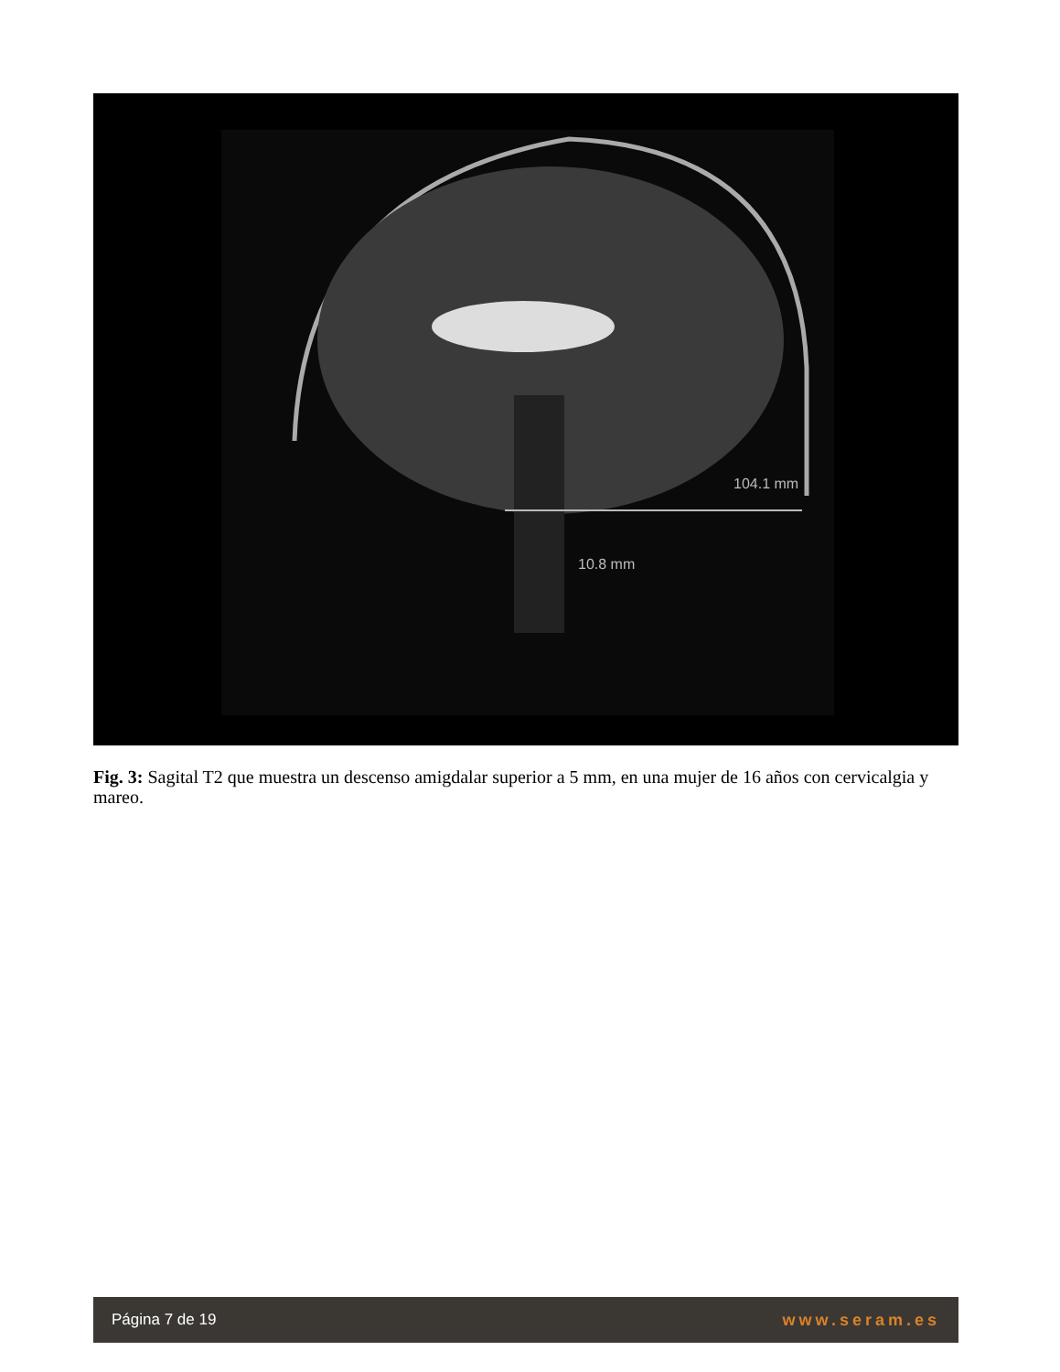104.1 mm
10.8 mm
Fig. 3: Sagital T2 que muestra un descenso amigdalar superior a 5 mm, en una mujer de 16 años con cervicalgia y mareo.
Página 7 de 19 www.seram.es